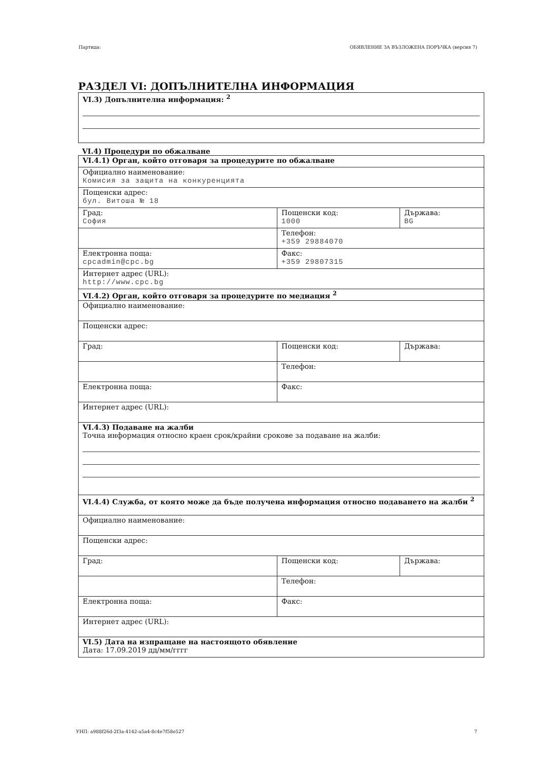Партида: ОБЯВЛЕНИЕ ЗА ВЪЗЛОЖЕНА ПОРЪЧКА (версия 7)
РАЗДЕЛ VI: ДОПЪЛНИТЕЛНА ИНФОРМАЦИЯ
| VI.3) Допълнителна информация: <sup>2</sup> |
VI.4) Процедури по обжалване
| VI.4.1) Орган, който отговаря за процедурите по обжалване | | |
| Официално наименование: Комисия за защита на конкуренцията | | |
| Пощенски адрес: бул. Витоша № 18 | | |
| Град: София | Пощенски код: 1000 | Държава: BG |
| | Телефон: +359 29884070 | |
| Електронна поща: cpcadmin@cpc.bg | Факс: +359 29807315 | |
| Интернет адрес (URL): http://www.cpc.bg | | |
| VI.4.2) Орган, който отговаря за процедурите по медиация <sup>2</sup> | | |
| Официално наименование: | | |
| Пощенски адрес: | | |
| Град: | Пощенски код: | Държава: |
| | Телефон: | |
| Електронна поща: | Факс: | |
| Интернет адрес (URL): | | |
| VI.4.3) Подаване на жалби Точна информация относно краен срок/крайни срокове за подаване на жалби: | | |
| VI.4.4) Служба, от която може да бъде получена информация относно подаването на жалби <sup>2</sup> | | |
| Официално наименование: | | |
| Пощенски адрес: | | |
| Град: | Пощенски код: | Държава: |
| | Телефон: | |
| Електронна поща: | Факс: | |
| Интернет адрес (URL): | | |
| VI.5) Дата на изпращане на настоящото обявление Дата: 17.09.2019 дд/мм/гггг | | |
УНП: a988f26d-2f3a-4142-a5a4-8c4e7f58e527 7